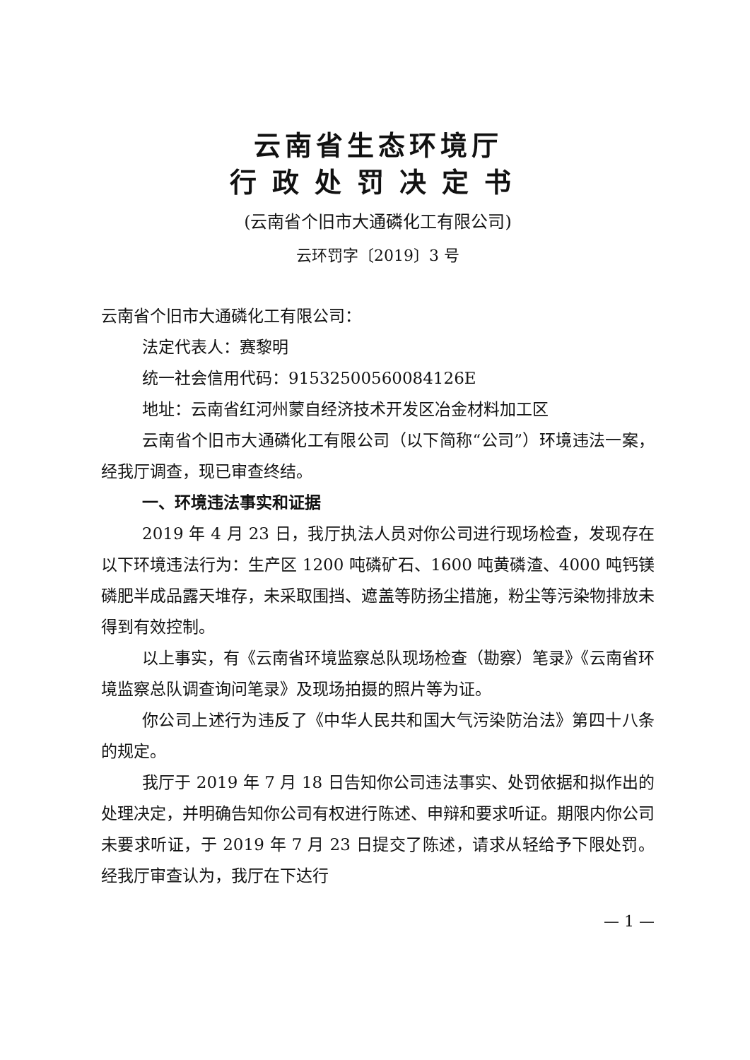云南省生态环境厅
行政处罚决定书
(云南省个旧市大通磷化工有限公司)
云环罚字〔2019〕3 号
云南省个旧市大通磷化工有限公司：
法定代表人：赛黎明
统一社会信用代码：91532500560084126E
地址：云南省红河州蒙自经济技术开发区冶金材料加工区
云南省个旧市大通磷化工有限公司（以下简称“公司”）环境违法一案，经我厅调查，现已审查终结。
一、环境违法事实和证据
2019 年 4 月 23 日，我厅执法人员对你公司进行现场检查，发现存在以下环境违法行为：生产区 1200 吨磷矿石、1600 吨黄磷渣、4000 吨钙镁磷肥半成品露天堆存，未采取围挡、遮盖等防扬尘措施，粉尘等污染物排放未得到有效控制。
以上事实，有《云南省环境监察总队现场检查（勘察）笔录》《云南省环境监察总队调查询问笔录》及现场拍摄的照片等为证。
你公司上述行为违反了《中华人民共和国大气污染防治法》第四十八条的规定。
我厅于 2019 年 7 月 18 日告知你公司违法事实、处罚依据和拟作出的处理决定，并明确告知你公司有权进行陈述、申辩和要求听证。期限内你公司未要求听证，于 2019 年 7 月 23 日提交了陈述，请求从轻给予下限处罚。经我厅审查认为，我厅在下达行
— 1 —